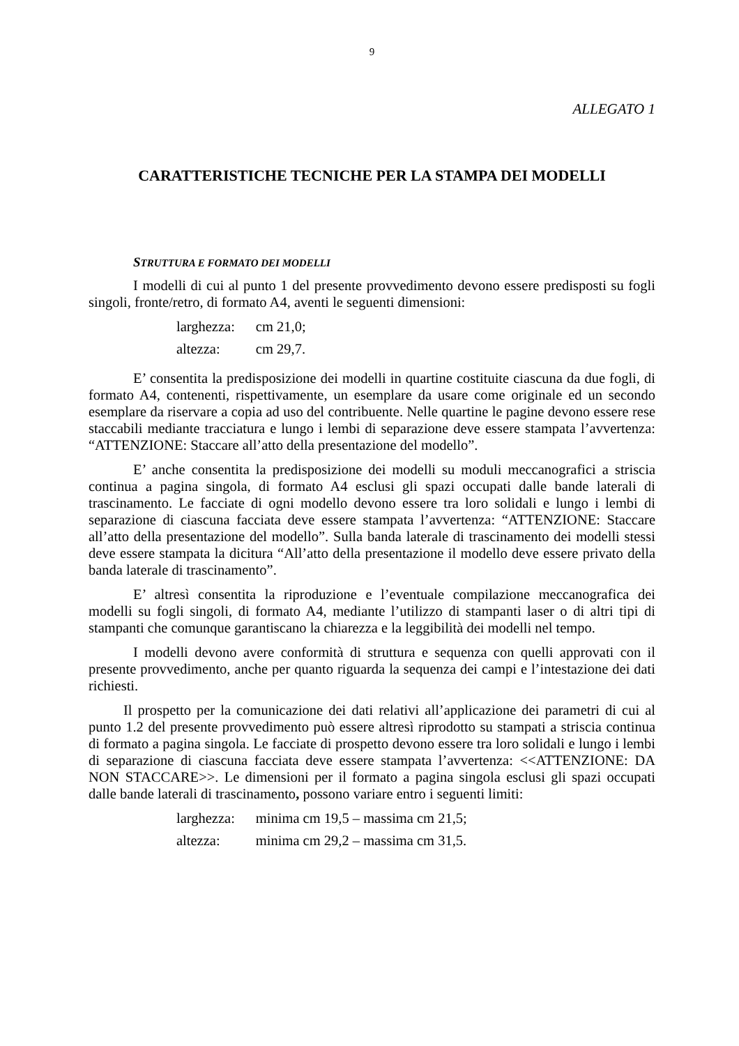9
ALLEGATO 1
CARATTERISTICHE TECNICHE PER LA STAMPA DEI MODELLI
STRUTTURA E FORMATO DEI MODELLI
I modelli di cui al punto 1 del presente provvedimento devono essere predisposti su fogli singoli, fronte/retro, di formato A4, aventi le seguenti dimensioni:
| larghezza: | cm 21,0; |
| altezza: | cm 29,7. |
E’ consentita la predisposizione dei modelli in quartine costituite ciascuna da due fogli, di formato A4, contenenti, rispettivamente, un esemplare da usare come originale ed un secondo esemplare da riservare a copia ad uso del contribuente. Nelle quartine le pagine devono essere rese staccabili mediante tracciatura e lungo i lembi di separazione deve essere stampata l’avvertenza: “ATTENZIONE: Staccare all’atto della presentazione del modello”.
E’ anche consentita la predisposizione dei modelli su moduli meccanografici a striscia continua a pagina singola, di formato A4 esclusi gli spazi occupati dalle bande laterali di trascinamento. Le facciate di ogni modello devono essere tra loro solidali e lungo i lembi di separazione di ciascuna facciata deve essere stampata l’avvertenza: “ATTENZIONE: Staccare all’atto della presentazione del modello”. Sulla banda laterale di trascinamento dei modelli stessi deve essere stampata la dicitura “All’atto della presentazione il modello deve essere privato della banda laterale di trascinamento”.
E’ altresì consentita la riproduzione e l’eventuale compilazione meccanografica dei modelli su fogli singoli, di formato A4, mediante l’utilizzo di stampanti laser o di altri tipi di stampanti che comunque garantiscano la chiarezza e la leggibilità dei modelli nel tempo.
I modelli devono avere conformità di struttura e sequenza con quelli approvati con il presente provvedimento, anche per quanto riguarda la sequenza dei campi e l’intestazione dei dati richiesti.
Il prospetto per la comunicazione dei dati relativi all’applicazione dei parametri di cui al punto 1.2 del presente provvedimento può essere altresì riprodotto su stampati a striscia continua di formato a pagina singola. Le facciate di prospetto devono essere tra loro solidali e lungo i lembi di separazione di ciascuna facciata deve essere stampata l’avvertenza: <<ATTENZIONE: DA NON STACCARE>>. Le dimensioni per il formato a pagina singola esclusi gli spazi occupati dalle bande laterali di trascinamento, possono variare entro i seguenti limiti:
| larghezza: | minima cm 19,5 – massima cm 21,5; |
| altezza: | minima cm 29,2 – massima cm 31,5. |